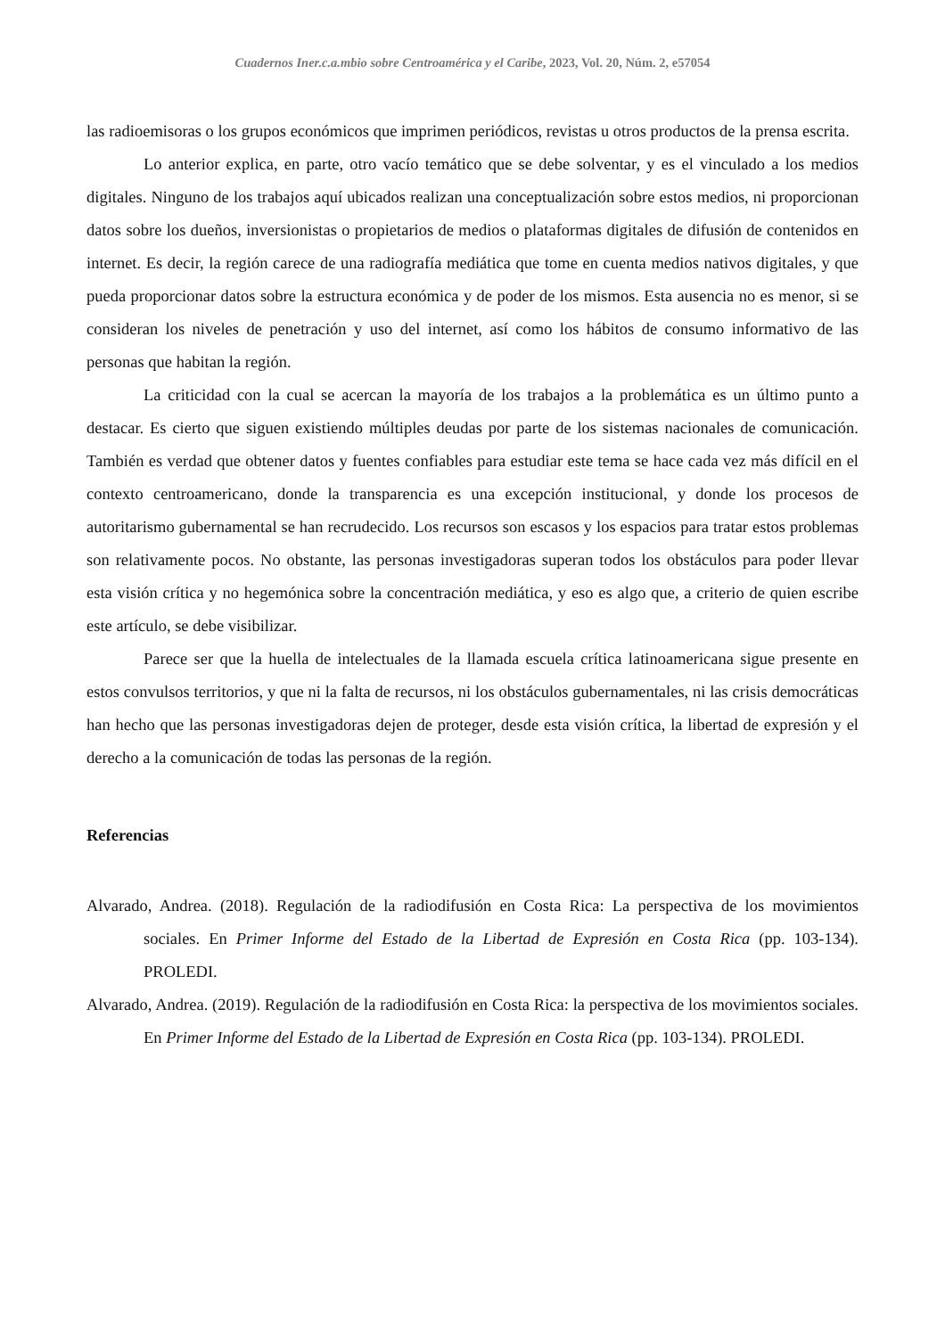Cuadernos Iner.c.a.mbio sobre Centroamérica y el Caribe, 2023, Vol. 20, Núm. 2, e57054
las radioemisoras o los grupos económicos que imprimen periódicos, revistas u otros productos de la prensa escrita.
Lo anterior explica, en parte, otro vacío temático que se debe solventar, y es el vinculado a los medios digitales. Ninguno de los trabajos aquí ubicados realizan una conceptualización sobre estos medios, ni proporcionan datos sobre los dueños, inversionistas o propietarios de medios o plataformas digitales de difusión de contenidos en internet. Es decir, la región carece de una radiografía mediática que tome en cuenta medios nativos digitales, y que pueda proporcionar datos sobre la estructura económica y de poder de los mismos. Esta ausencia no es menor, si se consideran los niveles de penetración y uso del internet, así como los hábitos de consumo informativo de las personas que habitan la región.
La criticidad con la cual se acercan la mayoría de los trabajos a la problemática es un último punto a destacar. Es cierto que siguen existiendo múltiples deudas por parte de los sistemas nacionales de comunicación. También es verdad que obtener datos y fuentes confiables para estudiar este tema se hace cada vez más difícil en el contexto centroamericano, donde la transparencia es una excepción institucional, y donde los procesos de autoritarismo gubernamental se han recrudecido. Los recursos son escasos y los espacios para tratar estos problemas son relativamente pocos. No obstante, las personas investigadoras superan todos los obstáculos para poder llevar esta visión crítica y no hegemónica sobre la concentración mediática, y eso es algo que, a criterio de quien escribe este artículo, se debe visibilizar.
Parece ser que la huella de intelectuales de la llamada escuela crítica latinoamericana sigue presente en estos convulsos territorios, y que ni la falta de recursos, ni los obstáculos gubernamentales, ni las crisis democráticas han hecho que las personas investigadoras dejen de proteger, desde esta visión crítica, la libertad de expresión y el derecho a la comunicación de todas las personas de la región.
Referencias
Alvarado, Andrea. (2018). Regulación de la radiodifusión en Costa Rica: La perspectiva de los movimientos sociales. En Primer Informe del Estado de la Libertad de Expresión en Costa Rica (pp. 103-134). PROLEDI.
Alvarado, Andrea. (2019). Regulación de la radiodifusión en Costa Rica: la perspectiva de los movimientos sociales. En Primer Informe del Estado de la Libertad de Expresión en Costa Rica (pp. 103-134). PROLEDI.